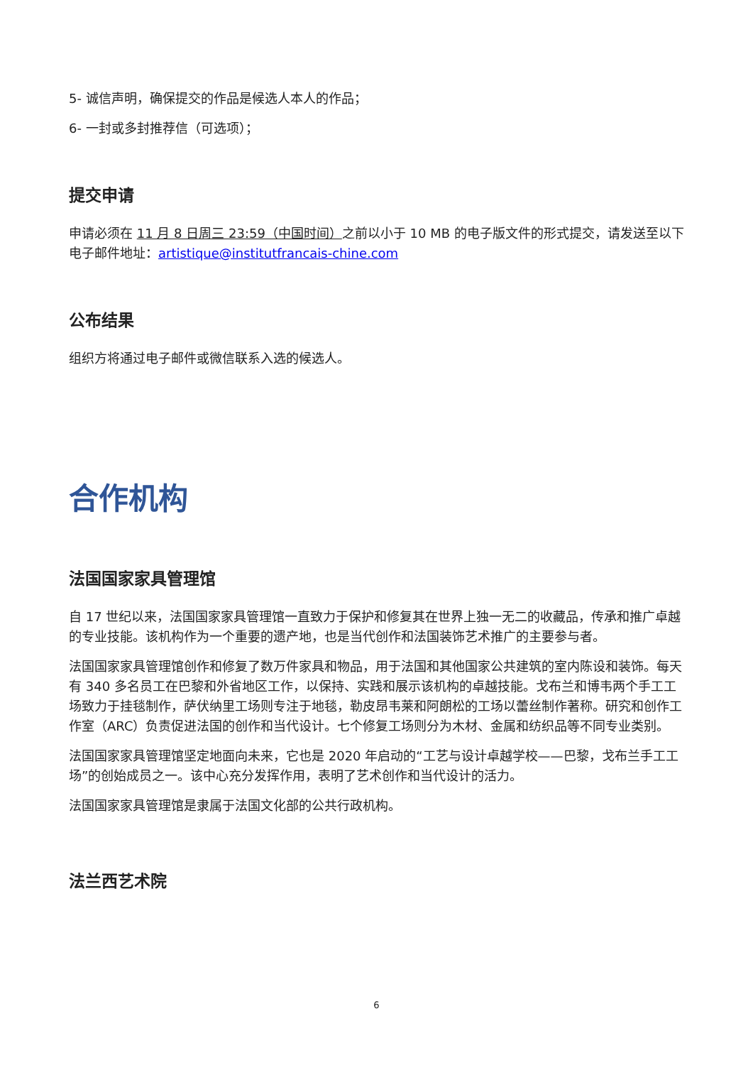5- 诚信声明，确保提交的作品是候选人本人的作品；
6- 一封或多封推荐信（可选项）；
提交申请
申请必须在 11 月 8 日周三 23:59（中国时间）之前以小于 10 MB 的电子版文件的形式提交，请发送至以下电子邮件地址：artistique@institutfrancais-chine.com
公布结果
组织方将通过电子邮件或微信联系入选的候选人。
合作机构
法国国家家具管理馆
自 17 世纪以来，法国国家家具管理馆一直致力于保护和修复其在世界上独一无二的收藏品，传承和推广卓越的专业技能。该机构作为一个重要的遗产地，也是当代创作和法国装饰艺术推广的主要参与者。
法国国家家具管理馆创作和修复了数万件家具和物品，用于法国和其他国家公共建筑的室内陈设和装饰。每天有 340 多名员工在巴黎和外省地区工作，以保持、实践和展示该机构的卓越技能。戈布兰和博韦两个手工工场致力于挂毯制作，萨伏纳里工场则专注于地毯，勒皮昂韦莱和阿朗松的工场以蕾丝制作著称。研究和创作工作室（ARC）负责促进法国的创作和当代设计。七个修复工场则分为木材、金属和纺织品等不同专业类别。
法国国家家具管理馆坚定地面向未来，它也是 2020 年启动的“工艺与设计卓越学校——巴黎，戈布兰手工工场”的创始成员之一。该中心充分发挥作用，表明了艺术创作和当代设计的活力。
法国国家家具管理馆是隶属于法国文化部的公共行政机构。
法兰西艺术院
6